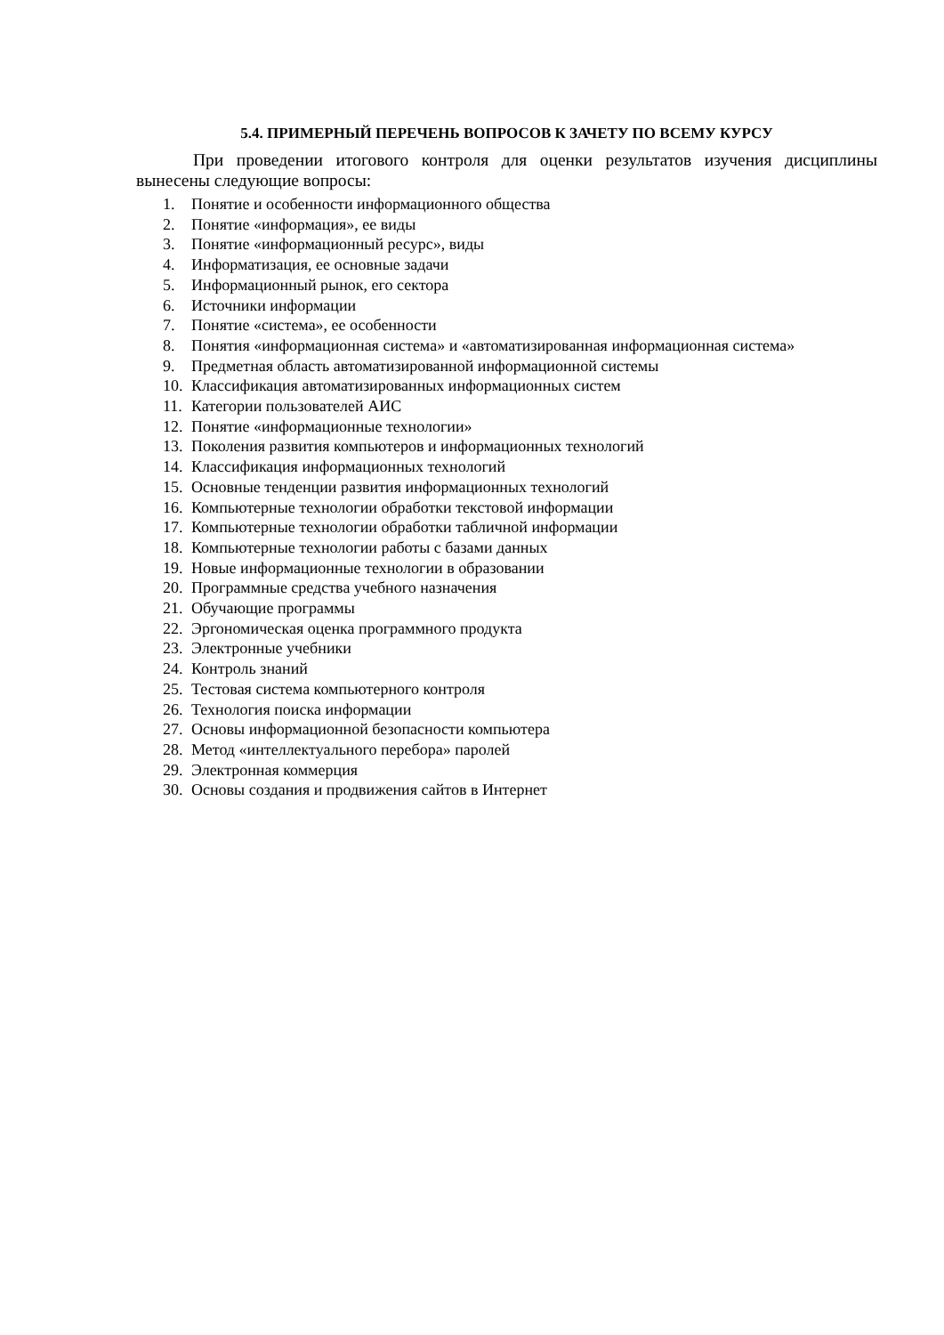5.4. ПРИМЕРНЫЙ ПЕРЕЧЕНЬ ВОПРОСОВ К ЗАЧЕТУ ПО ВСЕМУ КУРСУ
При проведении итогового контроля для оценки результатов изучения дисциплины вынесены следующие вопросы:
1. Понятие и особенности информационного общества
2. Понятие «информация», ее виды
3. Понятие «информационный ресурс», виды
4. Информатизация, ее основные задачи
5. Информационный рынок, его сектора
6. Источники информации
7. Понятие «система», ее особенности
8. Понятия «информационная система» и «автоматизированная информационная система»
9. Предметная область автоматизированной информационной системы
10. Классификация автоматизированных информационных систем
11. Категории пользователей АИС
12. Понятие «информационные технологии»
13. Поколения развития компьютеров и информационных технологий
14. Классификация информационных технологий
15. Основные тенденции развития информационных технологий
16. Компьютерные технологии обработки текстовой информации
17. Компьютерные технологии обработки табличной информации
18. Компьютерные технологии работы с базами данных
19. Новые информационные технологии в образовании
20. Программные средства учебного назначения
21. Обучающие программы
22. Эргономическая оценка программного продукта
23. Электронные учебники
24. Контроль знаний
25. Тестовая система компьютерного контроля
26. Технология поиска информации
27. Основы информационной безопасности компьютера
28. Метод «интеллектуального перебора» паролей
29. Электронная коммерция
30. Основы создания и продвижения сайтов в Интернет